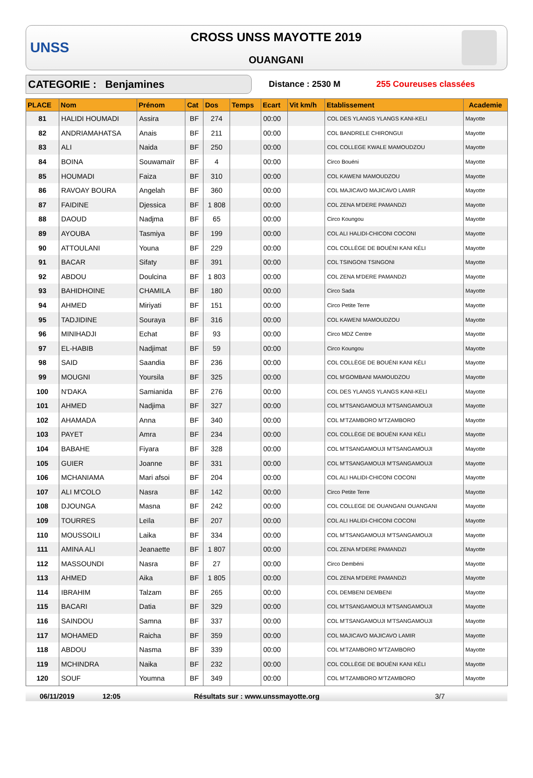UNSS
CROSS UNSS MAYOTTE 2019
OUANGANI
CATEGORIE : Benjamines
Distance : 2530 M 255 Coureuses classées
| PLACE | Nom | Prénom | Cat | Dos | Temps | Ecart | Vit km/h | Etablissement | Academie |
| --- | --- | --- | --- | --- | --- | --- | --- | --- | --- |
| 81 | HALIDI HOUMADI | Assira | BF | 274 | | 00:00 | | COL DES YLANGS YLANGS KANI-KELI | Mayotte |
| 82 | ANDRIAMAHATSA | Anais | BF | 211 | | 00:00 | | COL BANDRELE CHIRONGUI | Mayotte |
| 83 | ALI | Naida | BF | 250 | | 00:00 | | COL COLLEGE KWALE MAMOUDZOU | Mayotte |
| 84 | BOINA | Souwamaïr | BF | 4 | | 00:00 | | Circo Bouéni | Mayotte |
| 85 | HOUMADI | Faiza | BF | 310 | | 00:00 | | COL KAWENI MAMOUDZOU | Mayotte |
| 86 | RAVOAY BOURA | Angelah | BF | 360 | | 00:00 | | COL MAJICAVO MAJICAVO LAMIR | Mayotte |
| 87 | FAIDINE | Djessica | BF | 1 808 | | 00:00 | | COL ZENA M'DERE PAMANDZI | Mayotte |
| 88 | DAOUD | Nadjma | BF | 65 | | 00:00 | | Circo Koungou | Mayotte |
| 89 | AYOUBA | Tasmiya | BF | 199 | | 00:00 | | COL ALI HALIDI-CHICONI COCONI | Mayotte |
| 90 | ATTOULANI | Youna | BF | 229 | | 00:00 | | COL COLLÈGE DE BOUÉNI KANI KÉLI | Mayotte |
| 91 | BACAR | Sifaty | BF | 391 | | 00:00 | | COL TSINGONI TSINGONI | Mayotte |
| 92 | ABDOU | Doulcina | BF | 1 803 | | 00:00 | | COL ZENA M'DERE PAMANDZI | Mayotte |
| 93 | BAHIDHOINE | CHAMILA | BF | 180 | | 00:00 | | Circo Sada | Mayotte |
| 94 | AHMED | Miriyati | BF | 151 | | 00:00 | | Circo Petite Terre | Mayotte |
| 95 | TADJIDINE | Souraya | BF | 316 | | 00:00 | | COL KAWENI MAMOUDZOU | Mayotte |
| 96 | MINIHADJI | Echat | BF | 93 | | 00:00 | | Circo MDZ Centre | Mayotte |
| 97 | EL-HABIB | Nadjimat | BF | 59 | | 00:00 | | Circo Koungou | Mayotte |
| 98 | SAID | Saandia | BF | 236 | | 00:00 | | COL COLLÈGE DE BOUÉNI KANI KÉLI | Mayotte |
| 99 | MOUGNI | Yoursila | BF | 325 | | 00:00 | | COL M'GOMBANI MAMOUDZOU | Mayotte |
| 100 | N'DAKA | Samianida | BF | 276 | | 00:00 | | COL DES YLANGS YLANGS KANI-KELI | Mayotte |
| 101 | AHMED | Nadjima | BF | 327 | | 00:00 | | COL M'TSANGAMOUJI M'TSANGAMOUJI | Mayotte |
| 102 | AHAMADA | Anna | BF | 340 | | 00:00 | | COL M'TZAMBORO M'TZAMBORO | Mayotte |
| 103 | PAYET | Amra | BF | 234 | | 00:00 | | COL COLLÈGE DE BOUÉNI KANI KÉLI | Mayotte |
| 104 | BABAHE | Fiyara | BF | 328 | | 00:00 | | COL M'TSANGAMOUJI M'TSANGAMOUJI | Mayotte |
| 105 | GUIER | Joanne | BF | 331 | | 00:00 | | COL M'TSANGAMOUJI M'TSANGAMOUJI | Mayotte |
| 106 | MCHANIAMA | Mari afsoi | BF | 204 | | 00:00 | | COL ALI HALIDI-CHICONI COCONI | Mayotte |
| 107 | ALI M'COLO | Nasra | BF | 142 | | 00:00 | | Circo Petite Terre | Mayotte |
| 108 | DJOUNGA | Masna | BF | 242 | | 00:00 | | COL COLLEGE DE OUANGANI OUANGANI | Mayotte |
| 109 | TOURRES | Leïla | BF | 207 | | 00:00 | | COL ALI HALIDI-CHICONI COCONI | Mayotte |
| 110 | MOUSSOILI | Laika | BF | 334 | | 00:00 | | COL M'TSANGAMOUJI M'TSANGAMOUJI | Mayotte |
| 111 | AMINA ALI | Jeanaette | BF | 1 807 | | 00:00 | | COL ZENA M'DERE PAMANDZI | Mayotte |
| 112 | MASSOUNDI | Nasra | BF | 27 | | 00:00 | | Circo Dembéni | Mayotte |
| 113 | AHMED | Aika | BF | 1 805 | | 00:00 | | COL ZENA M'DERE PAMANDZI | Mayotte |
| 114 | IBRAHIM | Talzam | BF | 265 | | 00:00 | | COL DEMBENI DEMBENI | Mayotte |
| 115 | BACARI | Datia | BF | 329 | | 00:00 | | COL M'TSANGAMOUJI M'TSANGAMOUJI | Mayotte |
| 116 | SAINDOU | Samna | BF | 337 | | 00:00 | | COL M'TSANGAMOUJI M'TSANGAMOUJI | Mayotte |
| 117 | MOHAMED | Raicha | BF | 359 | | 00:00 | | COL MAJICAVO MAJICAVO LAMIR | Mayotte |
| 118 | ABDOU | Nasma | BF | 339 | | 00:00 | | COL M'TZAMBORO M'TZAMBORO | Mayotte |
| 119 | MCHINDRA | Naika | BF | 232 | | 00:00 | | COL COLLÈGE DE BOUÉNI KANI KÉLI | Mayotte |
| 120 | SOUF | Youmna | BF | 349 | | 00:00 | | COL M'TZAMBORO M'TZAMBORO | Mayotte |
06/11/2019 12:05 Résultats sur : www.unssmayotte.org 3/7